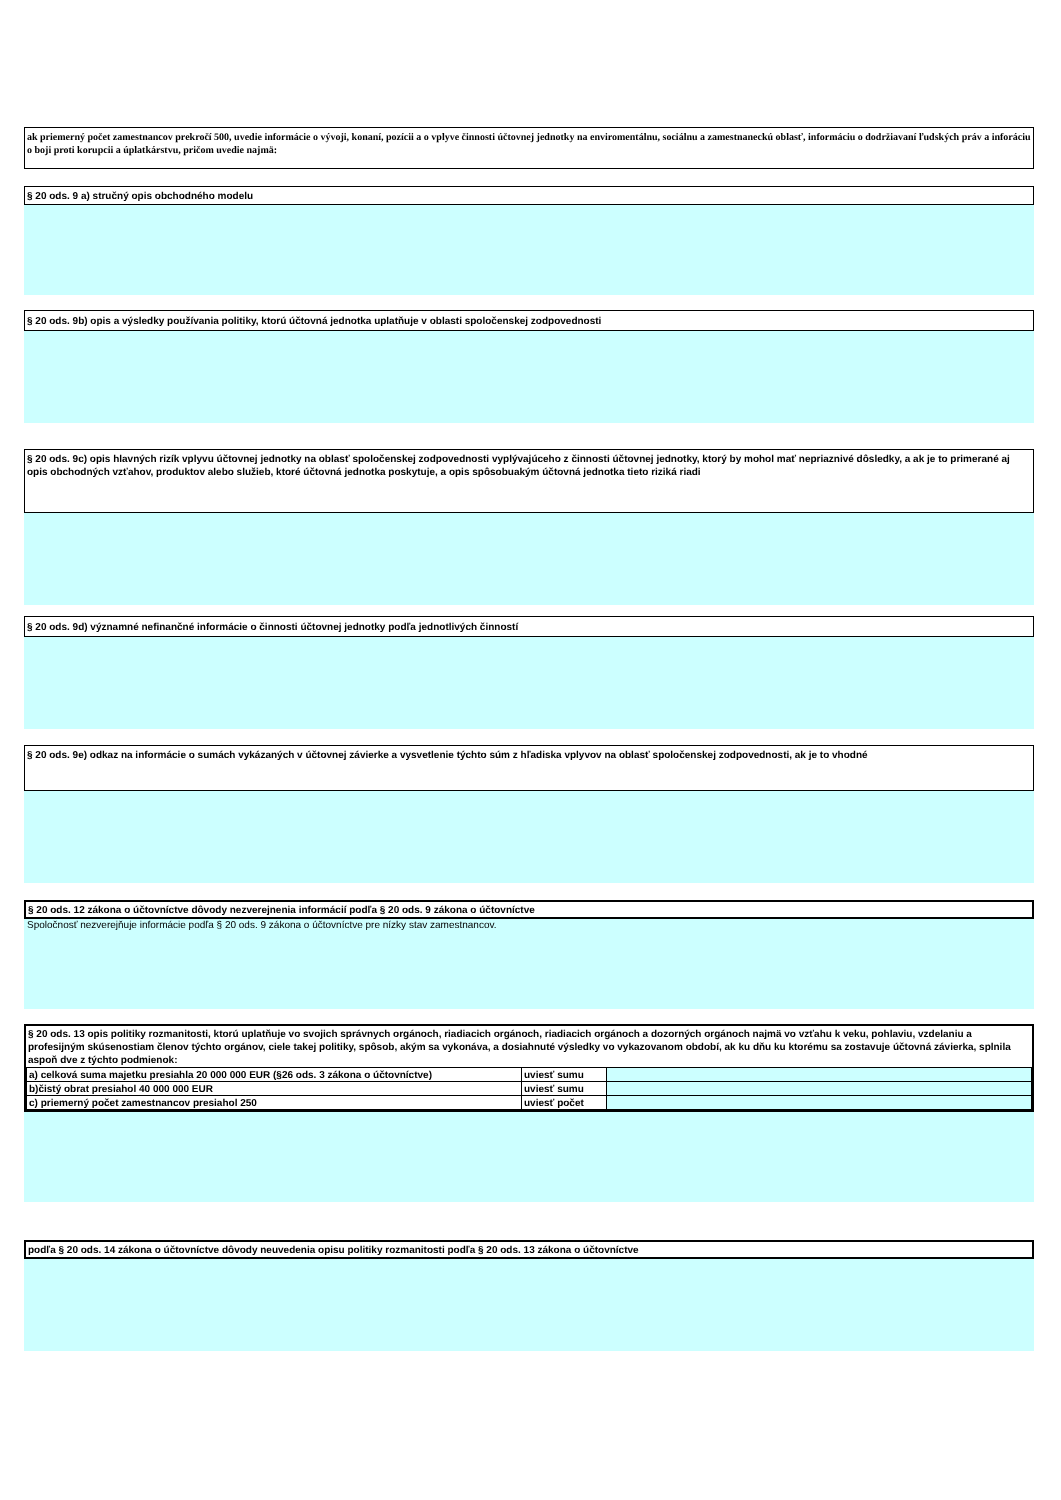ak priemerný počet zamestnancov prekročí 500, uvedie informácie o vývoji, konaní, pozícii a o vplyve činnosti účtovnej jednotky na enviromentálnu, sociálnu a zamestnaneckú oblasť, informáciu o dodržiavaní ľudských práv a inforáciu o boji proti korupcii a úplatkárstvu, pričom uvedie najmä:
§ 20 ods. 9 a) stručný opis obchodného modelu
§ 20 ods. 9b) opis a výsledky používania politiky, ktorú účtovná jednotka uplatňuje v oblasti spoločenskej zodpovednosti
§ 20 ods. 9c) opis hlavných rizík vplyvu účtovnej jednotky na oblasť spoločenskej zodpovednosti vyplývajúceho z činnosti účtovnej jednotky, ktorý by mohol mať nepriaznivé dôsledky, a ak je to primerané aj opis obchodných vzťahov, produktov alebo služieb, ktoré účtovná jednotka poskytuje, a opis spôsobuakým účtovná jednotka tieto riziká riadi
§ 20 ods. 9d) významné nefinančné informácie o činnosti účtovnej jednotky podľa jednotlivých činností
§ 20 ods. 9e) odkaz na informácie o sumách vykázaných v účtovnej závierke a vysvetlenie týchto súm z hľadiska vplyvov na oblasť spoločenskej zodpovednosti, ak je to vhodné
§ 20 ods. 12 zákona o účtovníctve dôvody nezverejnenia informácií podľa § 20 ods. 9 zákona o účtovníctve
Spoločnosť nezverejňuje informácie podľa § 20 ods. 9 zákona o účtovníctve pre nízky stav zamestnancov.
§ 20 ods. 13 opis politiky rozmanitosti, ktorú uplatňuje vo svojich správnych orgánoch, riadiacich orgánoch, riadiacich orgánoch a dozorných orgánoch najmä vo vzťahu k veku, pohlaviu, vzdelaniu a profesijným skúsenostiam členov týchto orgánov, ciele takej politiky, spôsob, akým sa vykonáva, a dosiahnuté výsledky vo vykazovanom období, ak ku dňu ku ktorému sa zostavuje účtovná závierka, splnila aspoň dve z týchto podmienok:
| a) celková suma majetku presiahla 20 000 000 EUR (§26 ods. 3 zákona o účtovníctve) | uviesť sumu | |
| b)čistý obrat presiahol 40 000 000 EUR | uviesť sumu | |
| c) priemerný počet zamestnancov presiahol 250 | uviesť počet | |
podľa § 20 ods. 14 zákona o účtovníctve dôvody neuvedenia opisu politiky rozmanitosti podľa § 20 ods. 13 zákona o účtovníctve